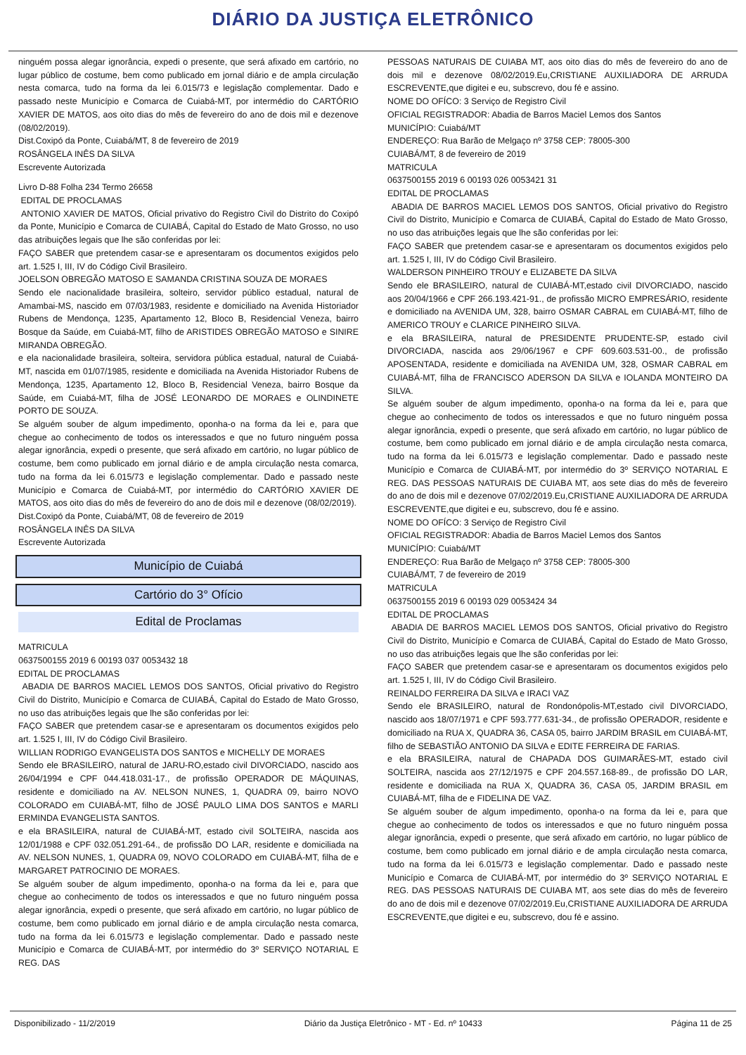DIÁRIO DA JUSTIÇA ELETRÔNICO
ninguém possa alegar ignorância, expedi o presente, que será afixado em cartório, no lugar público de costume, bem como publicado em jornal diário e de ampla circulação nesta comarca, tudo na forma da lei 6.015/73 e legislação complementar. Dado e passado neste Município e Comarca de Cuiabá-MT, por intermédio do CARTÓRIO XAVIER DE MATOS, aos oito dias do mês de fevereiro do ano de dois mil e dezenove (08/02/2019).
Dist.Coxipó da Ponte, Cuiabá/MT, 8 de fevereiro de 2019
ROSÂNGELA INÊS DA SILVA
Escrevente Autorizada
Livro D-88 Folha 234 Termo 26658
EDITAL DE PROCLAMAS
ANTONIO XAVIER DE MATOS, Oficial privativo do Registro Civil do Distrito do Coxipó da Ponte, Município e Comarca de CUIABÁ, Capital do Estado de Mato Grosso, no uso das atribuições legais que lhe são conferidas por lei:
FAÇO SABER que pretendem casar-se e apresentaram os documentos exigidos pelo art. 1.525 I, III, IV do Código Civil Brasileiro.
JOELSON OBREGÃO MATOSO E SAMANDA CRISTINA SOUZA DE MORAES
Sendo ele nacionalidade brasileira, solteiro, servidor público estadual, natural de Amambai-MS, nascido em 07/03/1983, residente e domiciliado na Avenida Historiador Rubens de Mendonça, 1235, Apartamento 12, Bloco B, Residencial Veneza, bairro Bosque da Saúde, em Cuiabá-MT, filho de ARISTIDES OBREGÃO MATOSO e SINIRE MIRANDA OBREGÃO.
e ela nacionalidade brasileira, solteira, servidora pública estadual, natural de Cuiabá-MT, nascida em 01/07/1985, residente e domiciliada na Avenida Historiador Rubens de Mendonça, 1235, Apartamento 12, Bloco B, Residencial Veneza, bairro Bosque da Saúde, em Cuiabá-MT, filha de JOSÉ LEONARDO DE MORAES e OLINDINETE PORTO DE SOUZA.
Se alguém souber de algum impedimento, oponha-o na forma da lei e, para que chegue ao conhecimento de todos os interessados e que no futuro ninguém possa alegar ignorância, expedi o presente, que será afixado em cartório, no lugar público de costume, bem como publicado em jornal diário e de ampla circulação nesta comarca, tudo na forma da lei 6.015/73 e legislação complementar. Dado e passado neste Município e Comarca de Cuiabá-MT, por intermédio do CARTÓRIO XAVIER DE MATOS, aos oito dias do mês de fevereiro do ano de dois mil e dezenove (08/02/2019).
Dist.Coxipó da Ponte, Cuiabá/MT, 08 de fevereiro de 2019
ROSÂNGELA INÊS DA SILVA
Escrevente Autorizada
Município de Cuiabá
Cartório do 3° Ofício
Edital de Proclamas
MATRICULA
0637500155 2019 6 00193 037 0053432 18
EDITAL DE PROCLAMAS
ABADIA DE BARROS MACIEL LEMOS DOS SANTOS, Oficial privativo do Registro Civil do Distrito, Município e Comarca de CUIABÁ, Capital do Estado de Mato Grosso, no uso das atribuições legais que lhe são conferidas por lei:
FAÇO SABER que pretendem casar-se e apresentaram os documentos exigidos pelo art. 1.525 I, III, IV do Código Civil Brasileiro.
WILLIAN RODRIGO EVANGELISTA DOS SANTOS e MICHELLY DE MORAES
Sendo ele BRASILEIRO, natural de JARU-RO,estado civil DIVORCIADO, nascido aos 26/04/1994 e CPF 044.418.031-17., de profissão OPERADOR DE MÁQUINAS, residente e domiciliado na AV. NELSON NUNES, 1, QUADRA 09, bairro NOVO COLORADO em CUIABÁ-MT, filho de JOSÉ PAULO LIMA DOS SANTOS e MARLI ERMINDA EVANGELISTA SANTOS.
e ela BRASILEIRA, natural de CUIABÁ-MT, estado civil SOLTEIRA, nascida aos 12/01/1988 e CPF 032.051.291-64., de profissão DO LAR, residente e domiciliada na AV. NELSON NUNES, 1, QUADRA 09, NOVO COLORADO em CUIABÁ-MT, filha de e MARGARET PATROCINIO DE MORAES.
Se alguém souber de algum impedimento, oponha-o na forma da lei e, para que chegue ao conhecimento de todos os interessados e que no futuro ninguém possa alegar ignorância, expedi o presente, que será afixado em cartório, no lugar público de costume, bem como publicado em jornal diário e de ampla circulação nesta comarca, tudo na forma da lei 6.015/73 e legislação complementar. Dado e passado neste Município e Comarca de CUIABÁ-MT, por intermédio do 3º SERVIÇO NOTARIAL E REG. DAS
PESSOAS NATURAIS DE CUIABA MT, aos oito dias do mês de fevereiro do ano de dois mil e dezenove 08/02/2019.Eu,CRISTIANE AUXILIADORA DE ARRUDA ESCREVENTE,que digitei e eu, subscrevo, dou fé e assino.
NOME DO OFÍCO: 3 Serviço de Registro Civil
OFICIAL REGISTRADOR: Abadia de Barros Maciel Lemos dos Santos
MUNICÍPIO: Cuiabá/MT
ENDEREÇO: Rua Barão de Melgaço nº 3758 CEP: 78005-300
CUIABÁ/MT, 8 de fevereiro de 2019
MATRICULA
0637500155 2019 6 00193 026 0053421 31
EDITAL DE PROCLAMAS
ABADIA DE BARROS MACIEL LEMOS DOS SANTOS, Oficial privativo do Registro Civil do Distrito, Município e Comarca de CUIABÁ, Capital do Estado de Mato Grosso, no uso das atribuições legais que lhe são conferidas por lei:
FAÇO SABER que pretendem casar-se e apresentaram os documentos exigidos pelo art. 1.525 I, III, IV do Código Civil Brasileiro.
WALDERSON PINHEIRO TROUY e ELIZABETE DA SILVA
Sendo ele BRASILEIRO, natural de CUIABÁ-MT,estado civil DIVORCIADO, nascido aos 20/04/1966 e CPF 266.193.421-91., de profissão MICRO EMPRESÁRIO, residente e domiciliado na AVENIDA UM, 328, bairro OSMAR CABRAL em CUIABÁ-MT, filho de AMERICO TROUY e CLARICE PINHEIRO SILVA.
e ela BRASILEIRA, natural de PRESIDENTE PRUDENTE-SP, estado civil DIVORCIADA, nascida aos 29/06/1967 e CPF 609.603.531-00., de profissão APOSENTADA, residente e domiciliada na AVENIDA UM, 328, OSMAR CABRAL em CUIABÁ-MT, filha de FRANCISCO ADERSON DA SILVA e IOLANDA MONTEIRO DA SILVA.
Se alguém souber de algum impedimento, oponha-o na forma da lei e, para que chegue ao conhecimento de todos os interessados e que no futuro ninguém possa alegar ignorância, expedi o presente, que será afixado em cartório, no lugar público de costume, bem como publicado em jornal diário e de ampla circulação nesta comarca, tudo na forma da lei 6.015/73 e legislação complementar. Dado e passado neste Município e Comarca de CUIABÁ-MT, por intermédio do 3º SERVIÇO NOTARIAL E REG. DAS PESSOAS NATURAIS DE CUIABA MT, aos sete dias do mês de fevereiro do ano de dois mil e dezenove 07/02/2019.Eu,CRISTIANE AUXILIADORA DE ARRUDA ESCREVENTE,que digitei e eu, subscrevo, dou fé e assino.
NOME DO OFÍCO: 3 Serviço de Registro Civil
OFICIAL REGISTRADOR: Abadia de Barros Maciel Lemos dos Santos
MUNICÍPIO: Cuiabá/MT
ENDEREÇO: Rua Barão de Melgaço nº 3758 CEP: 78005-300
CUIABÁ/MT, 7 de fevereiro de 2019
MATRICULA
0637500155 2019 6 00193 029 0053424 34
EDITAL DE PROCLAMAS
ABADIA DE BARROS MACIEL LEMOS DOS SANTOS, Oficial privativo do Registro Civil do Distrito, Município e Comarca de CUIABÁ, Capital do Estado de Mato Grosso, no uso das atribuições legais que lhe são conferidas por lei:
FAÇO SABER que pretendem casar-se e apresentaram os documentos exigidos pelo art. 1.525 I, III, IV do Código Civil Brasileiro.
REINALDO FERREIRA DA SILVA e IRACI VAZ
Sendo ele BRASILEIRO, natural de Rondonópolis-MT,estado civil DIVORCIADO, nascido aos 18/07/1971 e CPF 593.777.631-34., de profissão OPERADOR, residente e domiciliado na RUA X, QUADRA 36, CASA 05, bairro JARDIM BRASIL em CUIABÁ-MT, filho de SEBASTIÃO ANTONIO DA SILVA e EDITE FERREIRA DE FARIAS.
e ela BRASILEIRA, natural de CHAPADA DOS GUIMARÃES-MT, estado civil SOLTEIRA, nascida aos 27/12/1975 e CPF 204.557.168-89., de profissão DO LAR, residente e domiciliada na RUA X, QUADRA 36, CASA 05, JARDIM BRASIL em CUIABÁ-MT, filha de e FIDELINA DE VAZ.
Se alguém souber de algum impedimento, oponha-o na forma da lei e, para que chegue ao conhecimento de todos os interessados e que no futuro ninguém possa alegar ignorância, expedi o presente, que será afixado em cartório, no lugar público de costume, bem como publicado em jornal diário e de ampla circulação nesta comarca, tudo na forma da lei 6.015/73 e legislação complementar. Dado e passado neste Município e Comarca de CUIABÁ-MT, por intermédio do 3º SERVIÇO NOTARIAL E REG. DAS PESSOAS NATURAIS DE CUIABA MT, aos sete dias do mês de fevereiro do ano de dois mil e dezenove 07/02/2019.Eu,CRISTIANE AUXILIADORA DE ARRUDA ESCREVENTE,que digitei e eu, subscrevo, dou fé e assino.
Disponibilizado - 11/2/2019 Diário da Justiça Eletrônico - MT - Ed. nº 10433 Página 11 de 25